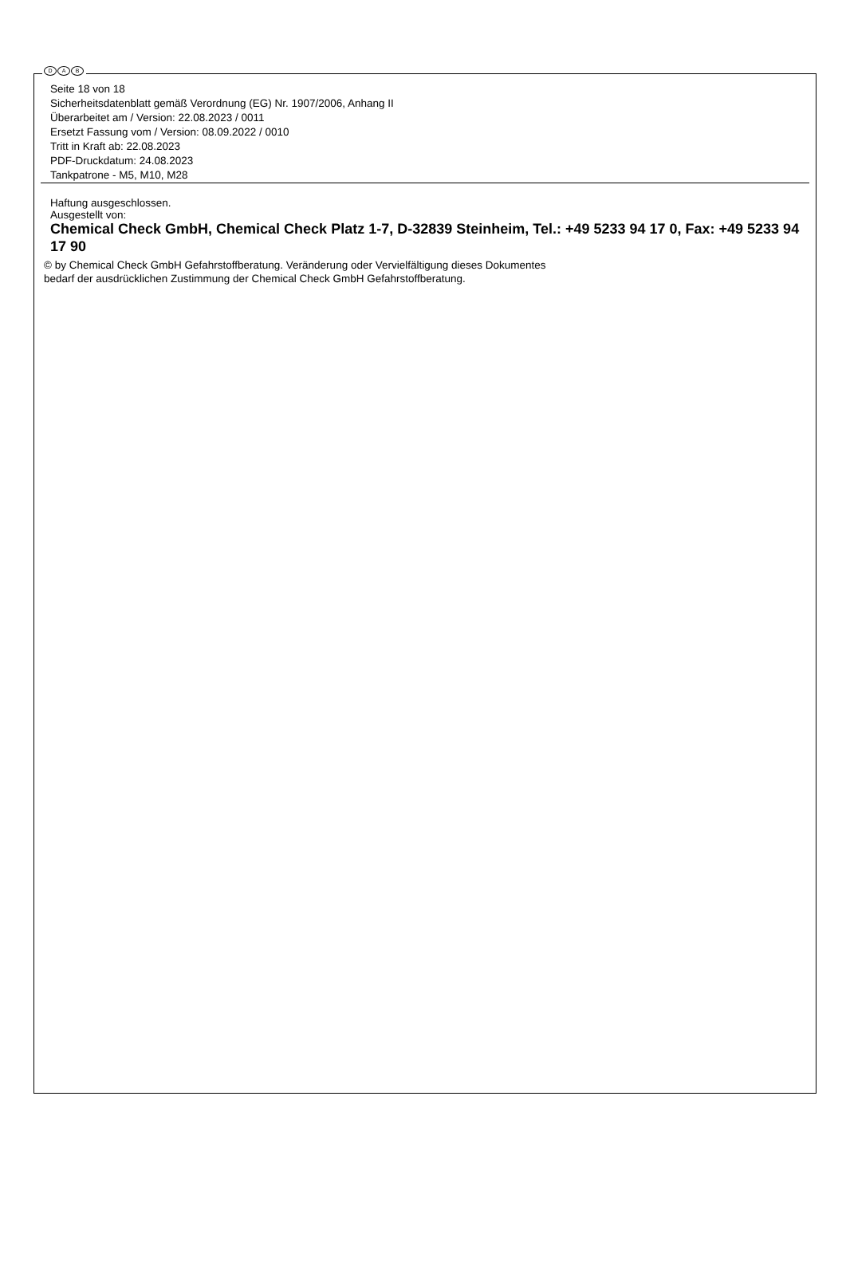D A B
Seite 18 von 18
Sicherheitsdatenblatt gemäß Verordnung (EG) Nr. 1907/2006, Anhang II
Überarbeitet am / Version: 22.08.2023 / 0011
Ersetzt Fassung vom / Version: 08.09.2022 / 0010
Tritt in Kraft ab: 22.08.2023
PDF-Druckdatum: 24.08.2023
Tankpatrone - M5, M10, M28
Haftung ausgeschlossen.
Ausgestellt von:
Chemical Check GmbH, Chemical Check Platz 1-7, D-32839 Steinheim, Tel.: +49 5233 94 17 0, Fax: +49 5233 94 17 90
© by Chemical Check GmbH Gefahrstoffberatung. Veränderung oder Vervielfältigung dieses Dokumentes
bedarf der ausdrücklichen Zustimmung der Chemical Check GmbH Gefahrstoffberatung.